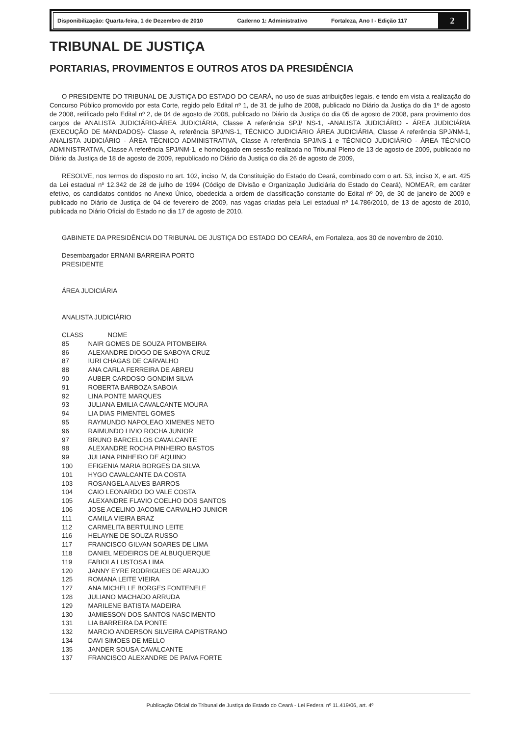Disponibilização: Quarta-feira, 1 de Dezembro de 2010 Caderno 1: Administrativo Fortaleza, Ano I - Edição 117
2
TRIBUNAL DE JUSTIÇA
PORTARIAS, PROVIMENTOS E OUTROS ATOS DA PRESIDÊNCIA
O PRESIDENTE DO TRIBUNAL DE JUSTIÇA DO ESTADO DO CEARÁ, no uso de suas atribuições legais, e tendo em vista a realização do Concurso Público promovido por esta Corte, regido pelo Edital nº 1, de 31 de julho de 2008, publicado no Diário da Justiça do dia 1º de agosto de 2008, retificado pelo Edital nº 2, de 04 de agosto de 2008, publicado no Diário da Justiça do dia 05 de agosto de 2008, para provimento dos cargos de ANALISTA JUDICIÁRIO-ÁREA JUDICIÁRIA, Classe A referência SPJ/ NS-1, -ANALISTA JUDICIÁRIO - ÁREA JUDICIÁRIA (EXECUÇÃO DE MANDADOS)- Classe A, referência SPJ/NS-1, TÉCNICO JUDICIÁRIO ÁREA JUDICIÁRIA, Classe A referência SPJ/NM-1, ANALISTA JUDICIÁRIO - ÁREA TÉCNICO ADMINISTRATIVA, Classe A referência SPJ/NS-1 e TÉCNICO JUDICIÁRIO - ÁREA TÉCNICO ADMINISTRATIVA, Classe A referência SPJ/NM-1, e homologado em sessão realizada no Tribunal Pleno de 13 de agosto de 2009, publicado no Diário da Justiça de 18 de agosto de 2009, republicado no Diário da Justiça do dia 26 de agosto de 2009,
RESOLVE, nos termos do disposto no art. 102, inciso IV, da Constituição do Estado do Ceará, combinado com o art. 53, inciso X, e art. 425 da Lei estadual nº 12.342 de 28 de julho de 1994 (Código de Divisão e Organização Judiciária do Estado do Ceará), NOMEAR, em caráter efetivo, os candidatos contidos no Anexo Único, obedecida a ordem de classificação constante do Edital nº 09, de 30 de janeiro de 2009 e publicado no Diário de Justiça de 04 de fevereiro de 2009, nas vagas criadas pela Lei estadual nº 14.786/2010, de 13 de agosto de 2010, publicada no Diário Oficial do Estado no dia 17 de agosto de 2010.
GABINETE DA PRESIDÊNCIA DO TRIBUNAL DE JUSTIÇA DO ESTADO DO CEARÁ, em Fortaleza, aos 30 de novembro de 2010.
Desembargador ERNANI BARREIRA PORTO
PRESIDENTE
ÁREA JUDICIÁRIA
ANALISTA JUDICIÁRIO
| CLASS | NOME |
| 85 | NAIR GOMES DE SOUZA PITOMBEIRA |
| 86 | ALEXANDRE DIOGO DE SABOYA CRUZ |
| 87 | IURI CHAGAS DE CARVALHO |
| 88 | ANA CARLA FERREIRA DE ABREU |
| 90 | AUBER CARDOSO GONDIM SILVA |
| 91 | ROBERTA BARBOZA SABOIA |
| 92 | LINA PONTE MARQUES |
| 93 | JULIANA EMILIA CAVALCANTE MOURA |
| 94 | LIA DIAS PIMENTEL GOMES |
| 95 | RAYMUNDO NAPOLEAO XIMENES NETO |
| 96 | RAIMUNDO LIVIO ROCHA JUNIOR |
| 97 | BRUNO BARCELLOS CAVALCANTE |
| 98 | ALEXANDRE ROCHA PINHEIRO BASTOS |
| 99 | JULIANA PINHEIRO DE AQUINO |
| 100 | EFIGENIA MARIA BORGES DA SILVA |
| 101 | HYGO CAVALCANTE DA COSTA |
| 103 | ROSANGELA ALVES BARROS |
| 104 | CAIO LEONARDO DO VALE COSTA |
| 105 | ALEXANDRE FLAVIO COELHO DOS SANTOS |
| 106 | JOSE ACELINO JACOME CARVALHO JUNIOR |
| 111 | CAMILA VIEIRA BRAZ |
| 112 | CARMELITA BERTULINO LEITE |
| 116 | HELAYNE DE SOUZA RUSSO |
| 117 | FRANCISCO GILVAN SOARES DE LIMA |
| 118 | DANIEL MEDEIROS DE ALBUQUERQUE |
| 119 | FABIOLA LUSTOSA LIMA |
| 120 | JANNY EYRE RODRIGUES DE ARAUJO |
| 125 | ROMANA LEITE VIEIRA |
| 127 | ANA MICHELLE BORGES FONTENELE |
| 128 | JULIANO MACHADO ARRUDA |
| 129 | MARILENE BATISTA MADEIRA |
| 130 | JAMIESSON DOS SANTOS NASCIMENTO |
| 131 | LIA BARREIRA DA PONTE |
| 132 | MARCIO ANDERSON SILVEIRA CAPISTRANO |
| 134 | DAVI SIMOES DE MELLO |
| 135 | JANDER SOUSA CAVALCANTE |
| 137 | FRANCISCO ALEXANDRE DE PAIVA FORTE |
Publicação Oficial do Tribunal de Justiça do Estado do Ceará - Lei Federal nº 11.419/06, art. 4º